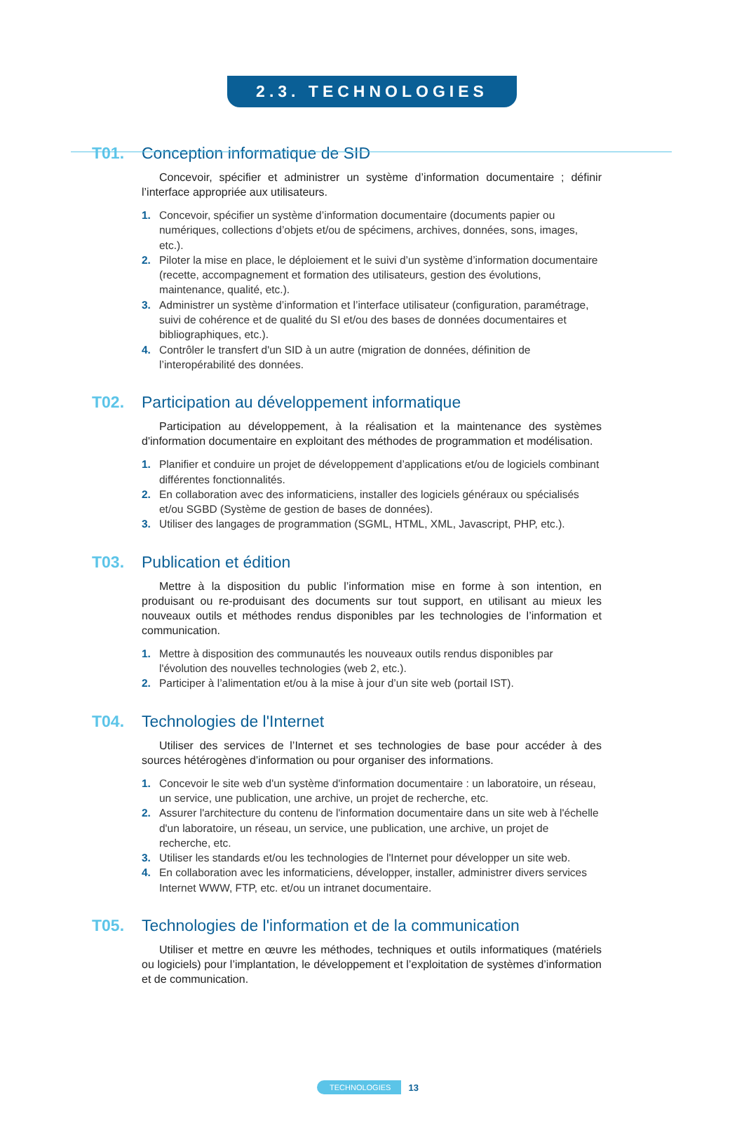2.3. TECHNOLOGIES
T01. Conception informatique de SID
Concevoir, spécifier et administrer un système d’information documentaire ; définir l’interface appropriée aux utilisateurs.
1. Concevoir, spécifier un système d’information documentaire (documents papier ou numériques, collections d’objets et/ou de spécimens, archives, données, sons, images, etc.).
2. Piloter la mise en place, le déploiement et le suivi d’un système d’information documentaire (recette, accompagnement et formation des utilisateurs, gestion des évolutions, maintenance, qualité, etc.).
3. Administrer un système d’information et l’interface utilisateur (configuration, paramétrage, suivi de cohérence et de qualité du SI et/ou des bases de données documentaires et bibliographiques, etc.).
4. Contrôler le transfert d'un SID à un autre (migration de données, définition de l’interopérabilité des données.
T02. Participation au développement informatique
Participation au développement, à la réalisation et la maintenance des systèmes d'information documentaire en exploitant des méthodes de programmation et modélisation.
1. Planifier et conduire un projet de développement d’applications et/ou de logiciels combinant différentes fonctionnalités.
2. En collaboration avec des informaticiens, installer des logiciels généraux ou spécialisés et/ou SGBD (Système de gestion de bases de données).
3. Utiliser des langages de programmation (SGML, HTML, XML, Javascript, PHP, etc.).
T03. Publication et édition
Mettre à la disposition du public l’information mise en forme à son intention, en produisant ou re-produisant des documents sur tout support, en utilisant au mieux les nouveaux outils et méthodes rendus disponibles par les technologies de l’information et communication.
1. Mettre à disposition des communautés les nouveaux outils rendus disponibles par l'évolution des nouvelles technologies (web 2, etc.).
2. Participer à l’alimentation et/ou à la mise à jour d’un site web (portail IST).
T04. Technologies de l'Internet
Utiliser des services de l’Internet et ses technologies de base pour accéder à des sources hétérogènes d’information ou pour organiser des informations.
1. Concevoir le site web d'un système d'information documentaire : un laboratoire, un réseau, un service, une publication, une archive, un projet de recherche, etc.
2. Assurer l'architecture du contenu de l'information documentaire dans un site web à l'échelle d'un laboratoire, un réseau, un service, une publication, une archive, un projet de recherche, etc.
3. Utiliser les standards et/ou les technologies de l'Internet pour développer un site web.
4. En collaboration avec les informaticiens, développer, installer, administrer divers services Internet WWW, FTP, etc. et/ou un intranet documentaire.
T05. Technologies de l'information et de la communication
Utiliser et mettre en œuvre les méthodes, techniques et outils informatiques (matériels ou logiciels) pour l’implantation, le développement et l’exploitation de systèmes d’information et de communication.
TECHNOLOGIES 13